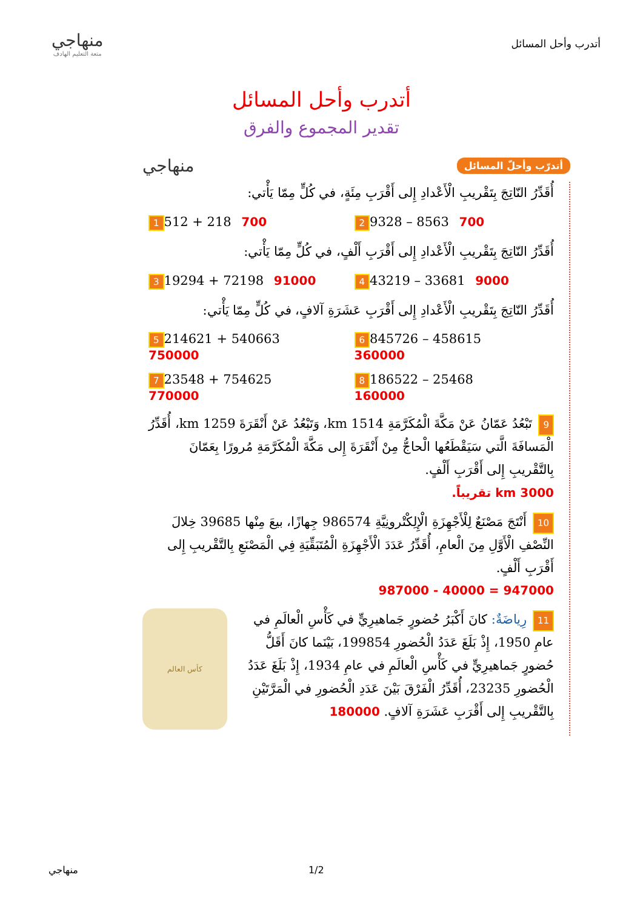أتدرب وأحل المسائل
منهاجي
متعة التعليم الهادف
أتدرب وأحل المسائل
تقدير المجموع والفرق
أتدرّب وأحلّ المسائل
منهاجي
أُقَدِّرُ النّاتِجَ بِتَقْريبِ الْأَعْدادِ إِلى أَقْرَبِ مِئَةٍ، في كُلٍّ مِمّا يَأْتي:
2 9328 – 8563 700
1 512 + 218 700
أُقَدِّرُ النّاتِجَ بِتَقْريبِ الْأَعْدادِ إِلى أَقْرَبِ أَلْفٍ، في كُلٍّ مِمّا يَأْتي:
4 43219 – 33681 9000
3 19294 + 72198 91000
أُقَدِّرُ النّاتِجَ بِتَقْريبِ الْأَعْدادِ إِلى أَقْرَبِ عَشَرَةِ آلافٍ، في كُلٍّ مِمّا يَأْتي:
6 845726 – 458615
360000
5 214621 + 540663
750000
8 186522 – 25468
160000
7 23548 + 754625
770000
9 تَبْعُدُ عَمّانُ عَنْ مَكَّةَ الْمُكَرَّمَةِ 1514 km، وَتَبْعُدُ عَنْ أَنْقَرَةَ 1259 km، أُقَدِّرُ الْمَسافَةَ الَّتي سَيَقْطَعُها الْحاجُّ مِنْ أَنْقَرَةَ إِلى مَكَّةَ الْمُكَرَّمَةِ مُرورًا بِعَمّانَ بِالتَّقْريبِ إِلى أَقْرَبِ أَلْفٍ.
3000 km تقريباً.
10 أَنْتَجَ مَصْنَعٌ لِلْأَجْهِزَةِ الْإِلِكْتْرونِيَّةِ 986574 جِهازًا، بيعَ مِنْها 39685 خِلالَ النِّصْفِ الْأَوَّلِ مِنَ الْعامِ، أُقَدِّرُ عَدَدَ الْأَجْهِزَةِ الْمُتَبَقِّيَةِ فِي الْمَصْنَعِ بِالتَّقْريبِ إِلى أَقْرَبِ أَلْفٍ.
947000 = 40000 - 987000
كأس العالم
11 رِياضَةٌ: كانَ أَكْبَرُ حُضورٍ جَماهيرِيٍّ في كَأْسِ الْعالَمِ في عامِ 1950، إِذْ بَلَغَ عَدَدُ الْحُضورِ 199854، بَيْنَما كانَ أَقَلُّ حُضورٍ جَماهيرِيٍّ في كَأْسِ الْعالَمِ في عامِ 1934، إِذْ بَلَغَ عَدَدُ الْحُضورِ 23235، أُقَدِّرُ الْفَرْقَ بَيْنَ عَدَدِ الْحُضورِ في الْمَرَّتَيْنِ بِالتَّقْريبِ إِلى أَقْرَبِ عَشَرَةِ آلافٍ. 180000
منهاجي 1/2